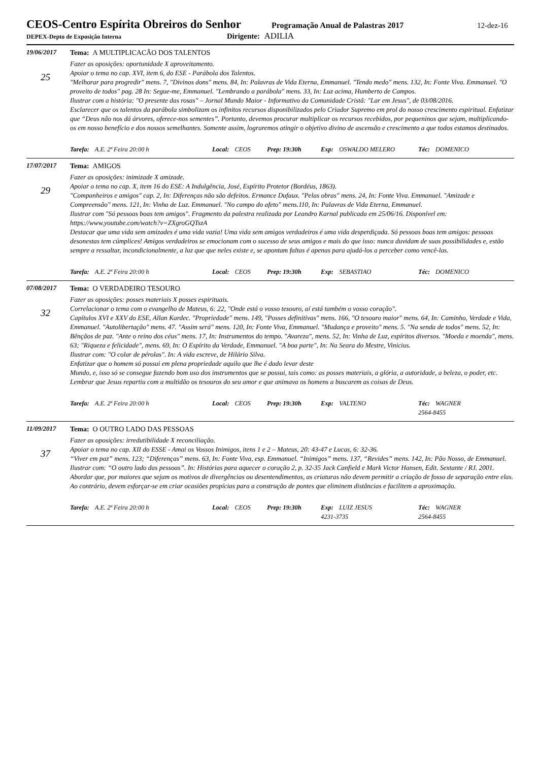CEOS-Centro Espírita Obreiros do Senhor
Programação Anual de Palastras 2017
12-dez-16
DEPEX-Depto de Exposição Interna
Dirigente: ADILIA
19/06/2017
25
Tema: A MULTIPLICACÃO DOS TALENTOS
Fazer as oposições: oportunidade X aproveitamento.
Apoiar o tema no cap. XVI, item 6, do ESE - Parábola dos Talentos.
"Melhorar para progredir" mens. 7, "Divinos dons" mens. 84, In: Palavras de Vida Eterna, Emmanuel. "Tendo medo" mens. 132, In: Fonte Viva. Emmanuel. "O proveito de todos" pag. 28 In: Segue-me, Emmanuel. "Lembrando a parábola" mens. 33, In: Luz acima, Humberto de Campos.
Ilustrar com a história: "O presente das rosas" – Jornal Mundo Maior - Informativo da Comunidade Cristã: "Lar em Jesus", de 03/08/2016.
Esclarecer que os talentos da parábola simbolizam os infinitos recursos disponibilizados pelo Criador Supremo em prol do nosso crescimento espiritual. Enfatizar que “Deus não nos dá árvores, oferece-nos sementes”. Portanto, devemos procurar multiplicar os recursos recebidos, por pequeninos que sejam, multiplicando-os em nosso benefício e dos nossos semelhantes. Somente assim, lograremos atingir o objetivo divino de ascensão e crescimento a que todos estamos destinados.
Tarefa: A.E. 2ª Feira 20:00 h Local: CEOS Prep: 19:30h Exp: OSWALDO MELERO Téc: DOMENICO
17/07/2017
29
Tema: AMIGOS
Fazer as oposições: inimizade X amizade.
Apoiar o tema no cap. X, item 16 do ESE: A Indulgência, José, Espírito Protetor (Bordéus, 1863).
"Companheiros e amigos" cap. 2, In: Diferenças não são defeitos. Ermance Dufaux. "Pelas obras" mens. 24, In: Fonte Viva. Emmanuel. "Amizade e Compreensão" mens. 121, In: Vinha de Luz. Emmanuel. "No campo do afeto" mens.110, In: Palavras de Vida Eterna, Emmanuel.
Ilustrar com "Só pessoas boas tem amigos". Fragmento da palestra realizada por Leandro Karnal publicada em 25/06/16. Disponível em: https://www.youtube.com/watch?v=ZXgroGQTszA
Destacar que uma vida sem amizades é uma vida vazia! Uma vida sem amigos verdadeiros é uma vida desperdiçada. Só pessoas boas tem amigos: pessoas desonestas tem cúmplices! Amigos verdadeiros se emocionam com o sucesso de seus amigos e mais do que isso: nunca duvidam de suas possibilidades e, estão sempre a ressaltar, incondicionalmente, a luz que que neles existe e, se apontam faltas é apenas para ajudá-los a perceber como vencê-las.
Tarefa: A.E. 2ª Feira 20:00 h Local: CEOS Prep: 19:30h Exp: SEBASTIAO Téc: DOMENICO
07/08/2017
32
Tema: O VERDADEIRO TESOURO
Fazer as oposições: posses materiais X posses espirituais.
Correlacionar o tema com o evangelho de Mateus, 6: 22, "Onde está o vosso tesouro, aí está também o vosso coração".
Capítulos XVI e XXV do ESE, Allan Kardec. "Propriedade" mens. 149, "Posses definitivas" mens. 166, "O tesouro maior" mens. 64, In: Caminho, Verdade e Vida, Emmanuel. "Autolibertação" mens. 47. "Assim será" mens. 120, In: Fonte Viva, Emmanuel. "Mudança e proveito" mens. 5. "Na senda de todos" mens. 52, In: Bênçãos de paz. "Ante o reino dos céus" mens. 17, In: Instrumentos do tempo. "Avareza", mens. 52, In: Vinha de Luz, espíritos diversos. "Moeda e moenda", mens. 63; "Riqueza e felicidade", mens. 69, In: O Espírito da Verdade, Emmanuel. "A boa parte", In: Na Seara do Mestre, Vinicius.
Ilustrar com: "O colar de pérolas". In: A vida escreve, de Hilário Silva.
Enfatizar que o homem só possui em plena propriedade aquilo que lhe é dado levar deste
Mundo, e, isso só se consegue fazendo bom uso dos instrumentos que se possui, tais como: as posses materiais, a glória, a autoridade, a beleza, o poder, etc. Lembrar que Jesus repartiu com a multidão os tesouros do seu amor e que animava os homens a buscarem as coisas de Deus.
Tarefa: A.E. 2ª Feira 20:00 h Local: CEOS Prep: 19:30h Exp: VALTENO Téc: WAGNER
2564-8455
11/09/2017
37
Tema: O OUTRO LADO DAS PESSOAS
Fazer as oposições: irredutibilidade X reconciliação.
Apoiar o tema no cap. XII do ESSE - Amai os Vossos Inimigos, itens 1 e 2 – Mateus, 20: 43-47 e Lucas, 6: 32-36.
“Viver em paz” mens. 123; “Diferenças” mens. 63, In: Fonte Viva, esp. Emmanuel. “Inimigos” mens. 137, “Revides” mens. 142, In: Pão Nosso, de Emmanuel.
Ilustrar com: “O outro lado das pessoas”. In: Histórias para aquecer o coração 2, p. 32-35 Jack Canfield e Mark Victor Hansen, Edit. Sextante / RJ. 2001.
Abordar que, por maiores que sejam os motivos de divergências ou desentendimentos, as criaturas não devem permitir a criação de fosso de separação entre elas. Ao contrário, devem esforçar-se em criar ocasiões propícias para a construção de pontes que eliminem distâncias e facilitem a aproximação.
Tarefa: A.E. 2ª Feira 20:00 h Local: CEOS Prep: 19:30h Exp: LUIZ JESUS
4231-3735 Téc: WAGNER
2564-8455